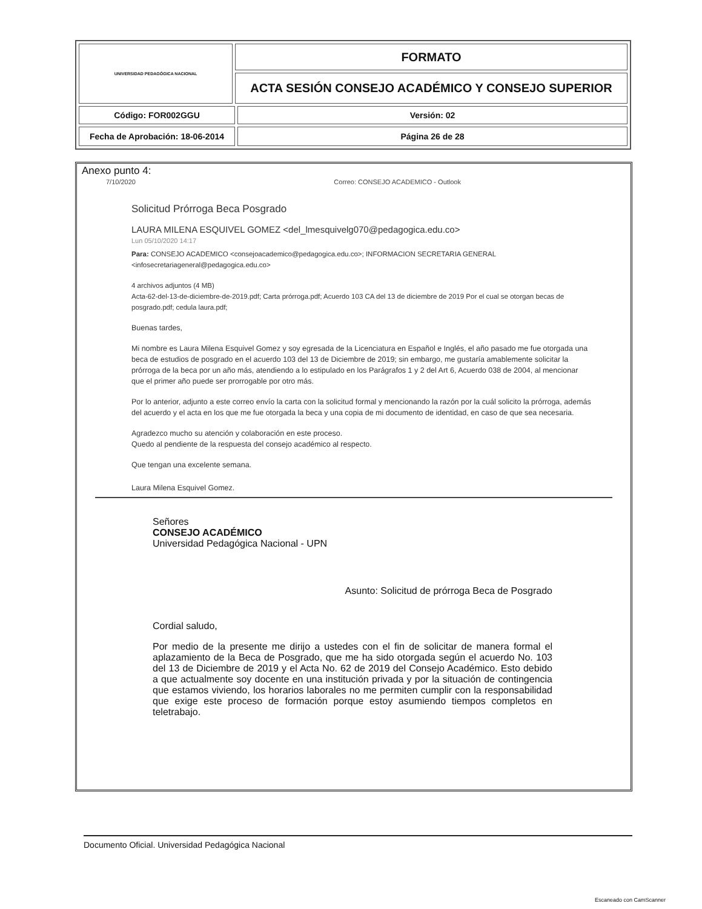| UNIVERSIDAD PEDAGÓGICA NACIONAL | FORMATO | |
| | ACTA SESIÓN CONSEJO ACADÉMICO Y CONSEJO SUPERIOR | |
| Código: FOR002GGU | | Versión: 02 |
| Fecha de Aprobación: 18-06-2014 | | Página 26 de 28 |
Anexo punto 4:
7/10/2020 Correo: CONSEJO ACADEMICO - Outlook
Solicitud Prórroga Beca Posgrado
LAURA MILENA ESQUIVEL GOMEZ <del_lmesquivelg070@pedagogica.edu.co>
Lun 05/10/2020 14:17
Para: CONSEJO ACADEMICO <consejoacademico@pedagogica.edu.co>; INFORMACION SECRETARIA GENERAL <infosecretariageneral@pedagogica.edu.co>
4 archivos adjuntos (4 MB)
Acta-62-del-13-de-diciembre-de-2019.pdf; Carta prórroga.pdf; Acuerdo 103 CA del 13 de diciembre de 2019 Por el cual se otorgan becas de posgrado.pdf; cedula laura.pdf;
Buenas tardes,
Mi nombre es Laura Milena Esquivel Gomez y soy egresada de la Licenciatura en Español e Inglés, el año pasado me fue otorgada una beca de estudios de posgrado en el acuerdo 103 del 13 de Diciembre de 2019; sin embargo, me gustaría amablemente solicitar la prórroga de la beca por un año más, atendiendo a lo estipulado en los Parágrafos 1 y 2 del Art 6, Acuerdo 038 de 2004, al mencionar que el primer año puede ser prorrogable por otro más.
Por lo anterior, adjunto a este correo envío la carta con la solicitud formal y mencionando la razón por la cuál solicito la prórroga, además del acuerdo y el acta en los que me fue otorgada la beca y una copia de mi documento de identidad, en caso de que sea necesaria.
Agradezco mucho su atención y colaboración en este proceso.
Quedo al pendiente de la respuesta del consejo académico al respecto.
Que tengan una excelente semana.
Laura Milena Esquivel Gomez.
Señores
CONSEJO ACADÉMICO
Universidad Pedagógica Nacional - UPN
Asunto: Solicitud de prórroga Beca de Posgrado
Cordial saludo,
Por medio de la presente me dirijo a ustedes con el fin de solicitar de manera formal el aplazamiento de la Beca de Posgrado, que me ha sido otorgada según el acuerdo No. 103 del 13 de Diciembre de 2019 y el Acta No. 62 de 2019 del Consejo Académico. Esto debido a que actualmente soy docente en una institución privada y por la situación de contingencia que estamos viviendo, los horarios laborales no me permiten cumplir con la responsabilidad que exige este proceso de formación porque estoy asumiendo tiempos completos en teletrabajo.
Documento Oficial. Universidad Pedagógica Nacional
Escaneado con CamScanner